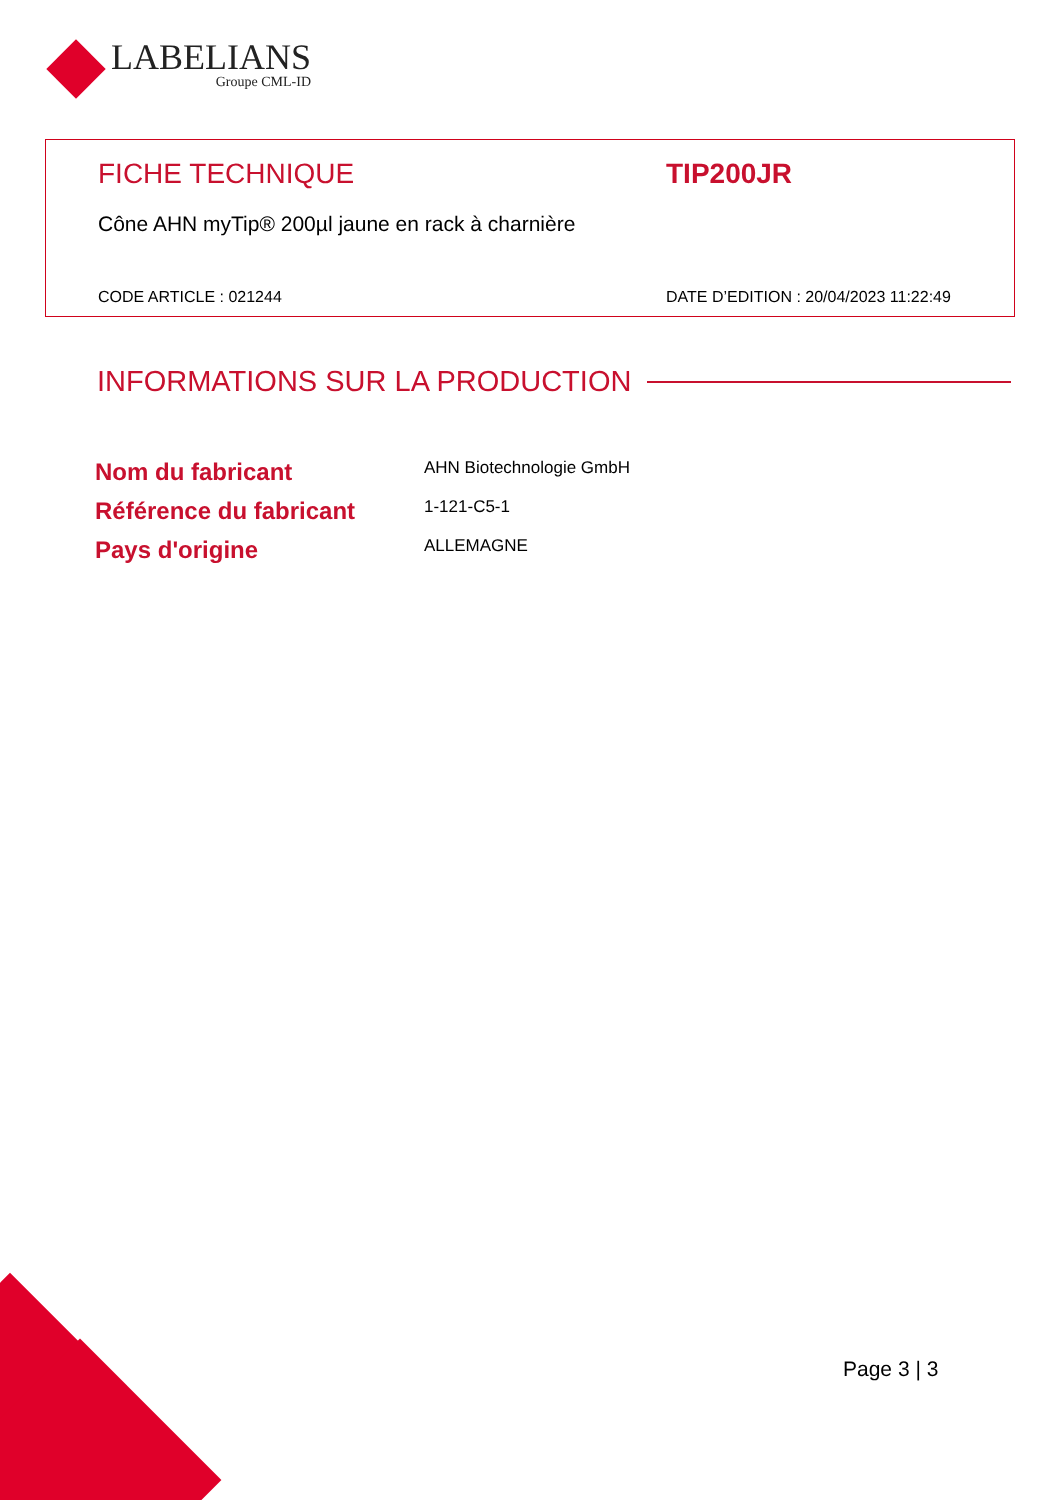LABELIANS
Groupe CML-ID
FICHE TECHNIQUE TIP200JR
Cône AHN myTip® 200µl jaune en rack à charnière
CODE ARTICLE : 021244 DATE D’EDITION : 20/04/2023 11:22:49
INFORMATIONS SUR LA PRODUCTION
| Nom du fabricant | AHN Biotechnologie GmbH |
| Référence du fabricant | 1-121-C5-1 |
| Pays d'origine | ALLEMAGNE |
Page 3 | 3